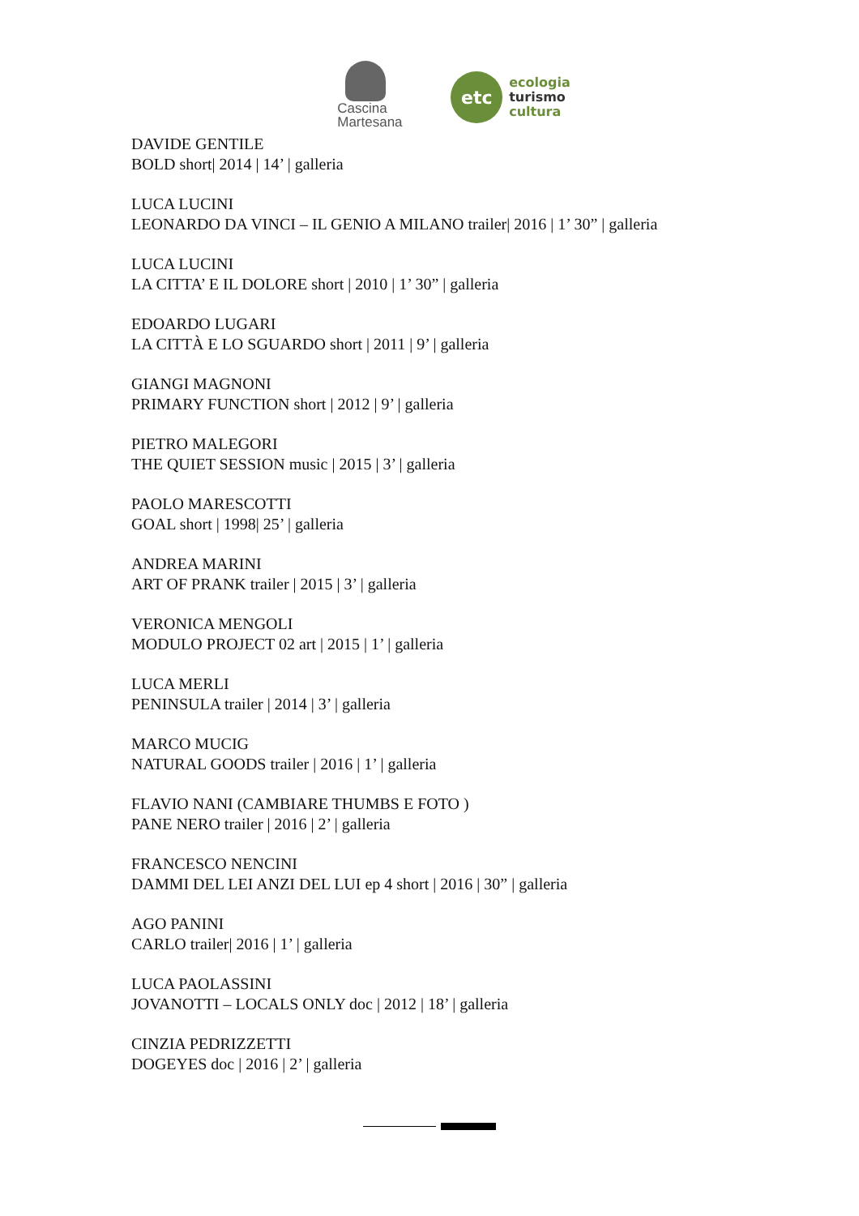Cascina
Martesana
etc
ecologia
turismo
cultura
DAVIDE GENTILE
BOLD short| 2014 | 14’ | galleria
LUCA LUCINI
LEONARDO DA VINCI – IL GENIO A MILANO trailer| 2016 | 1’ 30” | galleria
LUCA LUCINI
LA CITTA’ E IL DOLORE short | 2010 | 1’ 30” | galleria
EDOARDO LUGARI
LA CITTÀ E LO SGUARDO short | 2011 | 9’ | galleria
GIANGI MAGNONI
PRIMARY FUNCTION short | 2012 | 9’ | galleria
PIETRO MALEGORI
THE QUIET SESSION music | 2015 | 3’ | galleria
PAOLO MARESCOTTI
GOAL short | 1998| 25’ | galleria
ANDREA MARINI
ART OF PRANK trailer | 2015 | 3’ | galleria
VERONICA MENGOLI
MODULO PROJECT 02 art | 2015 | 1’ | galleria
LUCA MERLI
PENINSULA trailer | 2014 | 3’ | galleria
MARCO MUCIG
NATURAL GOODS trailer | 2016 | 1’ | galleria
FLAVIO NANI (CAMBIARE THUMBS E FOTO )
PANE NERO trailer | 2016 | 2’ | galleria
FRANCESCO NENCINI
DAMMI DEL LEI ANZI DEL LUI ep 4 short | 2016 | 30” | galleria
AGO PANINI
CARLO trailer| 2016 | 1’ | galleria
LUCA PAOLASSINI
JOVANOTTI – LOCALS ONLY doc | 2012 | 18’ | galleria
CINZIA PEDRIZZETTI
DOGEYES doc | 2016 | 2’ | galleria